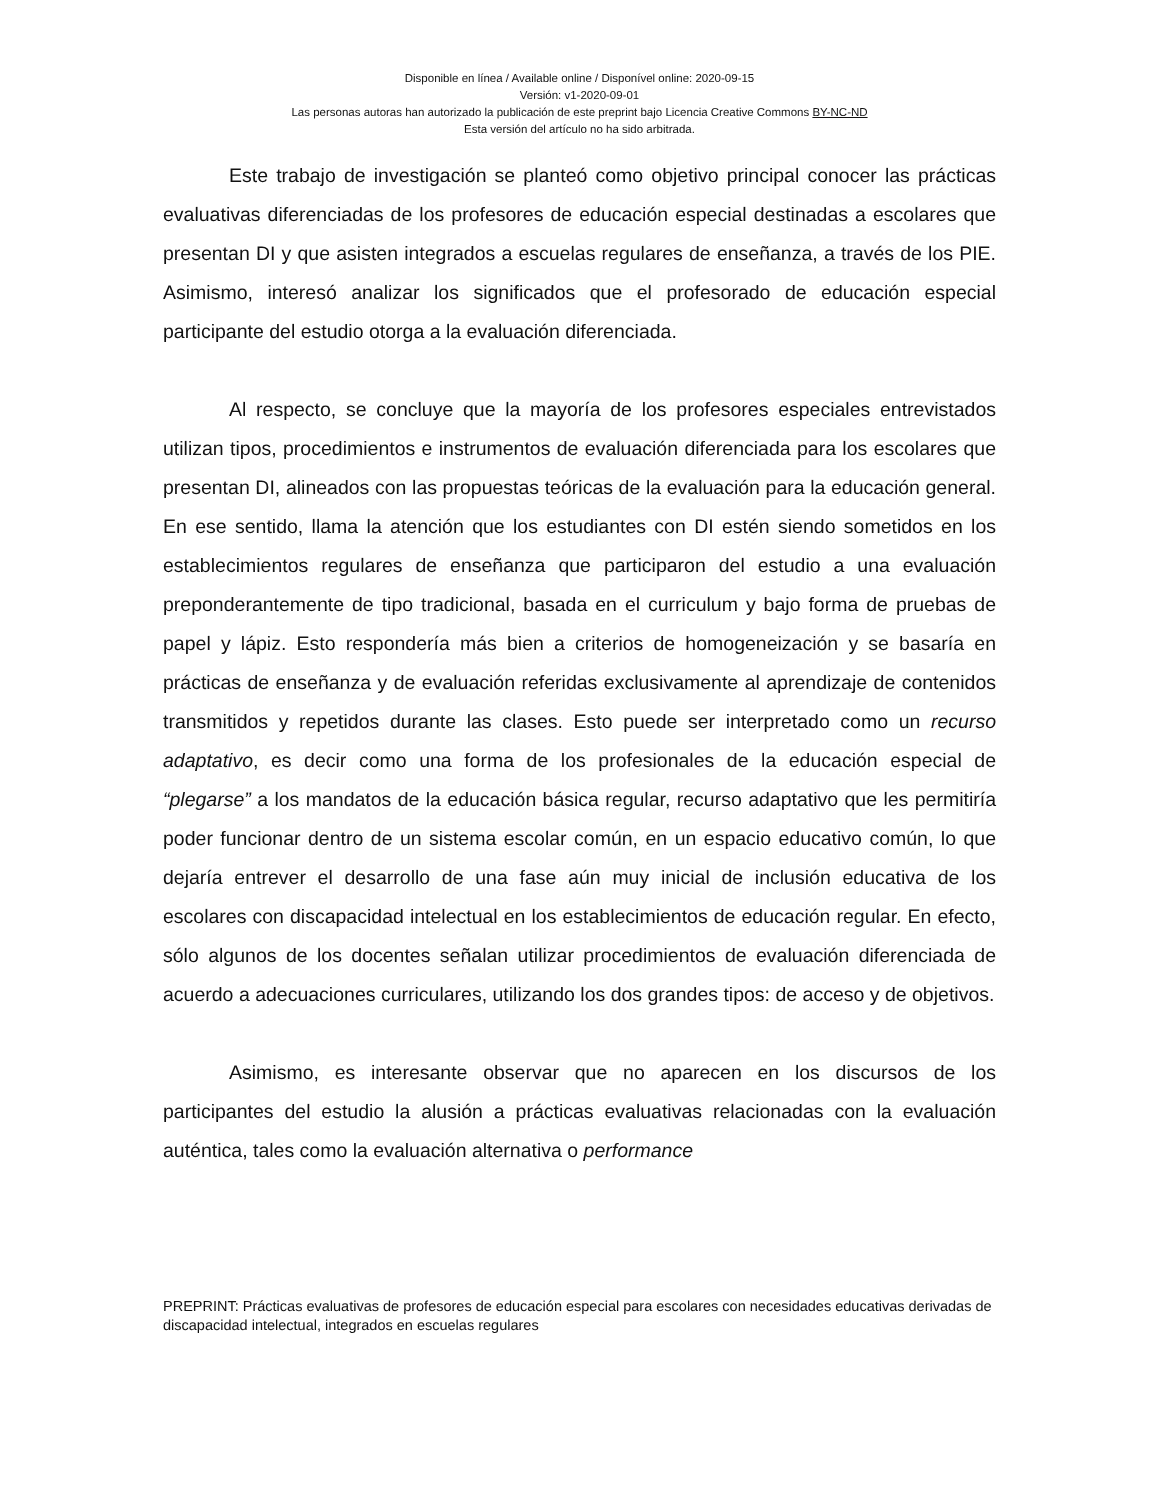Disponible en línea / Available online / Disponível online: 2020-09-15
Versión: v1-2020-09-01
Las personas autoras han autorizado la publicación de este preprint bajo Licencia Creative Commons BY-NC-ND
Esta versión del artículo no ha sido arbitrada.
Este trabajo de investigación se planteó como objetivo principal conocer las prácticas evaluativas diferenciadas de los profesores de educación especial destinadas a escolares que presentan DI y que asisten integrados a escuelas regulares de enseñanza, a través de los PIE. Asimismo, interesó analizar los significados que el profesorado de educación especial participante del estudio otorga a la evaluación diferenciada.
Al respecto, se concluye que la mayoría de los profesores especiales entrevistados utilizan tipos, procedimientos e instrumentos de evaluación diferenciada para los escolares que presentan DI, alineados con las propuestas teóricas de la evaluación para la educación general. En ese sentido, llama la atención que los estudiantes con DI estén siendo sometidos en los establecimientos regulares de enseñanza que participaron del estudio a una evaluación preponderantemente de tipo tradicional, basada en el curriculum y bajo forma de pruebas de papel y lápiz. Esto respondería más bien a criterios de homogeneización y se basaría en prácticas de enseñanza y de evaluación referidas exclusivamente al aprendizaje de contenidos transmitidos y repetidos durante las clases. Esto puede ser interpretado como un recurso adaptativo, es decir como una forma de los profesionales de la educación especial de “plegarse” a los mandatos de la educación básica regular, recurso adaptativo que les permitiría poder funcionar dentro de un sistema escolar común, en un espacio educativo común, lo que dejaría entrever el desarrollo de una fase aún muy inicial de inclusión educativa de los escolares con discapacidad intelectual en los establecimientos de educación regular. En efecto, sólo algunos de los docentes señalan utilizar procedimientos de evaluación diferenciada de acuerdo a adecuaciones curriculares, utilizando los dos grandes tipos: de acceso y de objetivos.
Asimismo, es interesante observar que no aparecen en los discursos de los participantes del estudio la alusión a prácticas evaluativas relacionadas con la evaluación auténtica, tales como la evaluación alternativa o performance
PREPRINT: Prácticas evaluativas de profesores de educación especial para escolares con necesidades educativas derivadas de discapacidad intelectual, integrados en escuelas regulares